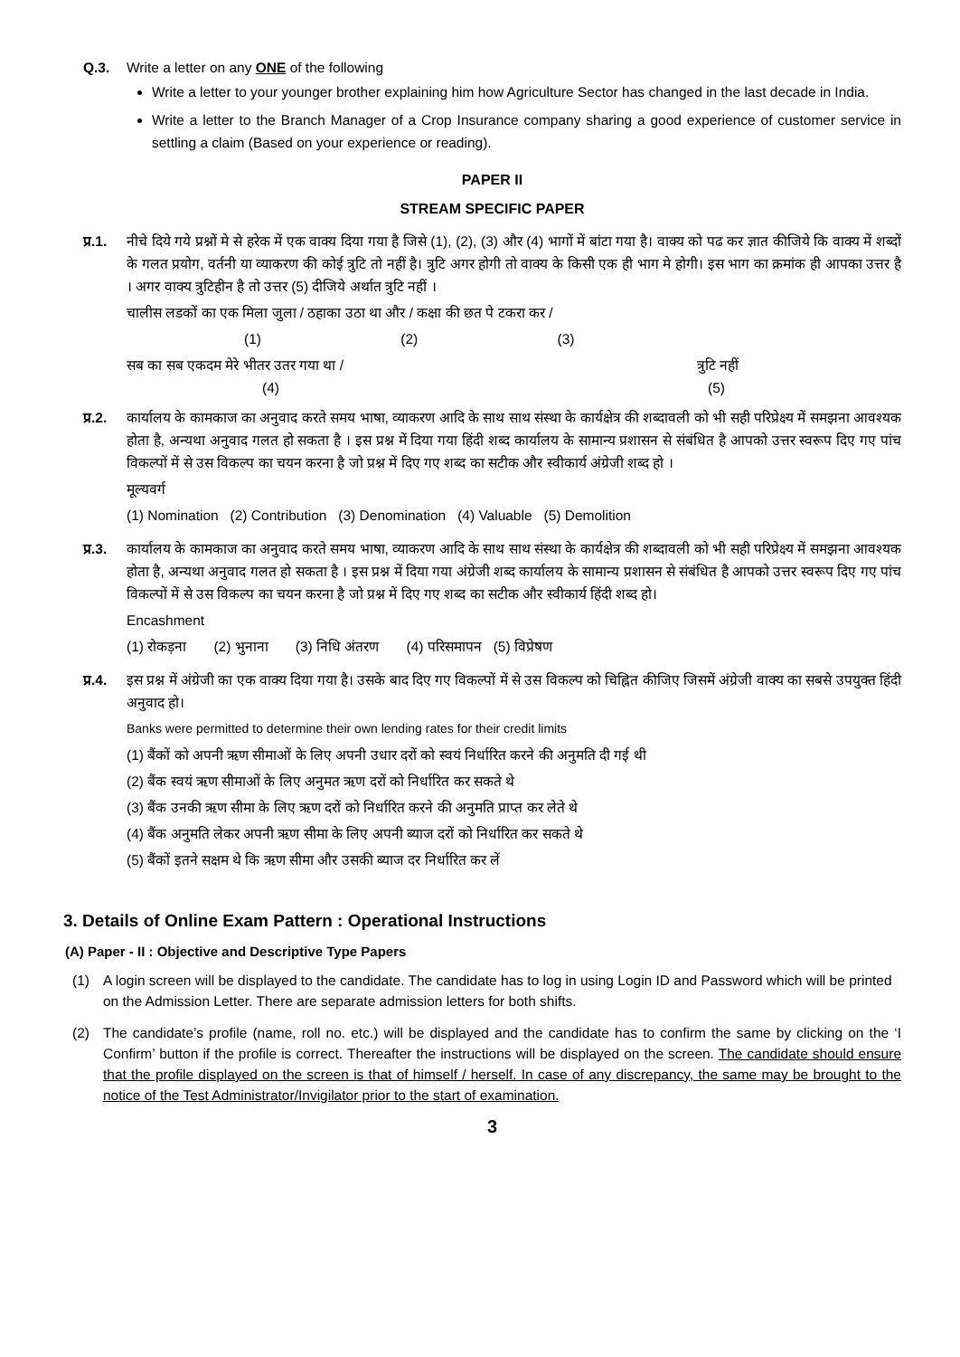Q.3. Write a letter on any ONE of the following
Write a letter to your younger brother explaining him how Agriculture Sector has changed in the last decade in India.
Write a letter to the Branch Manager of a Crop Insurance company sharing a good experience of customer service in settling a claim (Based on your experience or reading).
PAPER II
STREAM SPECIFIC PAPER
प्र.1.
नीचे दिये गये प्रश्नों मे से हरेक में एक वाक्य दिया गया है जिसे (1), (2), (3) और (4) भागों में बांटा गया है। वाक्य को पढ कर ज्ञात कीजिये कि वाक्य में शब्दों के गलत प्रयोग, वर्तनी या व्याकरण की कोई त्रुटि तो नहीं है। त्रुटि अगर होगी तो वाक्य के किसी एक ही भाग मे होगी। इस भाग का क्रमांक ही आपका उत्तर है । अगर वाक्य त्रुटिहीन है तो उत्तर (5) दीजिये अर्थात त्रुटि नहीं ।
चालीस लडकों का एक मिला जुला / ठहाका उठा था और / कक्षा की छत पे टकरा कर /
(1) (2) (3)
सब का सब एकदम मेरे भीतर उतर गया था / त्रुटि नहीं
(4) (5)
प्र.2.
कार्यालय के कामकाज का अनुवाद करते समय भाषा, व्याकरण आदि के साथ साथ संस्था के कार्यक्षेत्र की शब्दावली को भी सही परिप्रेक्ष्य में समझना आवश्यक होता है, अन्यथा अनुवाद गलत हो सकता है । इस प्रश्न में दिया गया हिंदी शब्द कार्यालय के सामान्य प्रशासन से संबंधित है आपको उत्तर स्वरूप दिए गए पांच विकल्पों में से उस विकल्प का चयन करना है जो प्रश्न में दिए गए शब्द का सटीक और स्वीकार्य अंग्रेजी शब्द हो ।
मूल्यवर्ग
(1) Nomination (2) Contribution (3) Denomination (4) Valuable (5) Demolition
प्र.3.
कार्यालय के कामकाज का अनुवाद करते समय भाषा, व्याकरण आदि के साथ साथ संस्था के कार्यक्षेत्र की शब्दावली को भी सही परिप्रेक्ष्य में समझना आवश्यक होता है, अन्यथा अनुवाद गलत हो सकता है । इस प्रश्न में दिया गया अंग्रेजी शब्द कार्यालय के सामान्य प्रशासन से संबंधित है आपको उत्तर स्वरूप दिए गए पांच विकल्पों में से उस विकल्प का चयन करना है जो प्रश्न में दिए गए शब्द का सटीक और स्वीकार्य हिंदी शब्द हो।
Encashment
(1) रोकड़ना (2) भुनाना (3) निधि अंतरण (4) परिसमापन (5) विप्रेषण
प्र.4.
इस प्रश्न में अंग्रेजी का एक वाक्य दिया गया है। उसके बाद दिए गए विकल्पों में से उस विकल्प को चिह्नित कीजिए जिसमें अंग्रेजी वाक्य का सबसे उपयुक्त हिंदी अनुवाद हो।
Banks were permitted to determine their own lending rates for their credit limits
(1) बैंकों को अपनी ऋण सीमाओं के लिए अपनी उधार दरों को स्वयं निर्धारित करने की अनुमति दी गई थी
(2) बैंक स्वयं ऋण सीमाओं के लिए अनुमत ऋण दरों को निर्धारित कर सकते थे
(3) बैंक उनकी ऋण सीमा के लिए ऋण दरों को निर्धारित करने की अनुमति प्राप्त कर लेते थे
(4) बैंक अनुमति लेकर अपनी ऋण सीमा के लिए अपनी ब्याज दरों को निर्धारित कर सकते थे
(5) बैंकों इतने सक्षम थे कि ऋण सीमा और उसकी ब्याज दर निर्धारित कर लें
3. Details of Online Exam Pattern : Operational Instructions
(A) Paper - II : Objective and Descriptive Type Papers
(1) A login screen will be displayed to the candidate. The candidate has to log in using Login ID and Password which will be printed on the Admission Letter. There are separate admission letters for both shifts.
(2) The candidate’s profile (name, roll no. etc.) will be displayed and the candidate has to confirm the same by clicking on the ‘I Confirm’ button if the profile is correct. Thereafter the instructions will be displayed on the screen. The candidate should ensure that the profile displayed on the screen is that of himself / herself. In case of any discrepancy, the same may be brought to the notice of the Test Administrator/Invigilator prior to the start of examination.
3